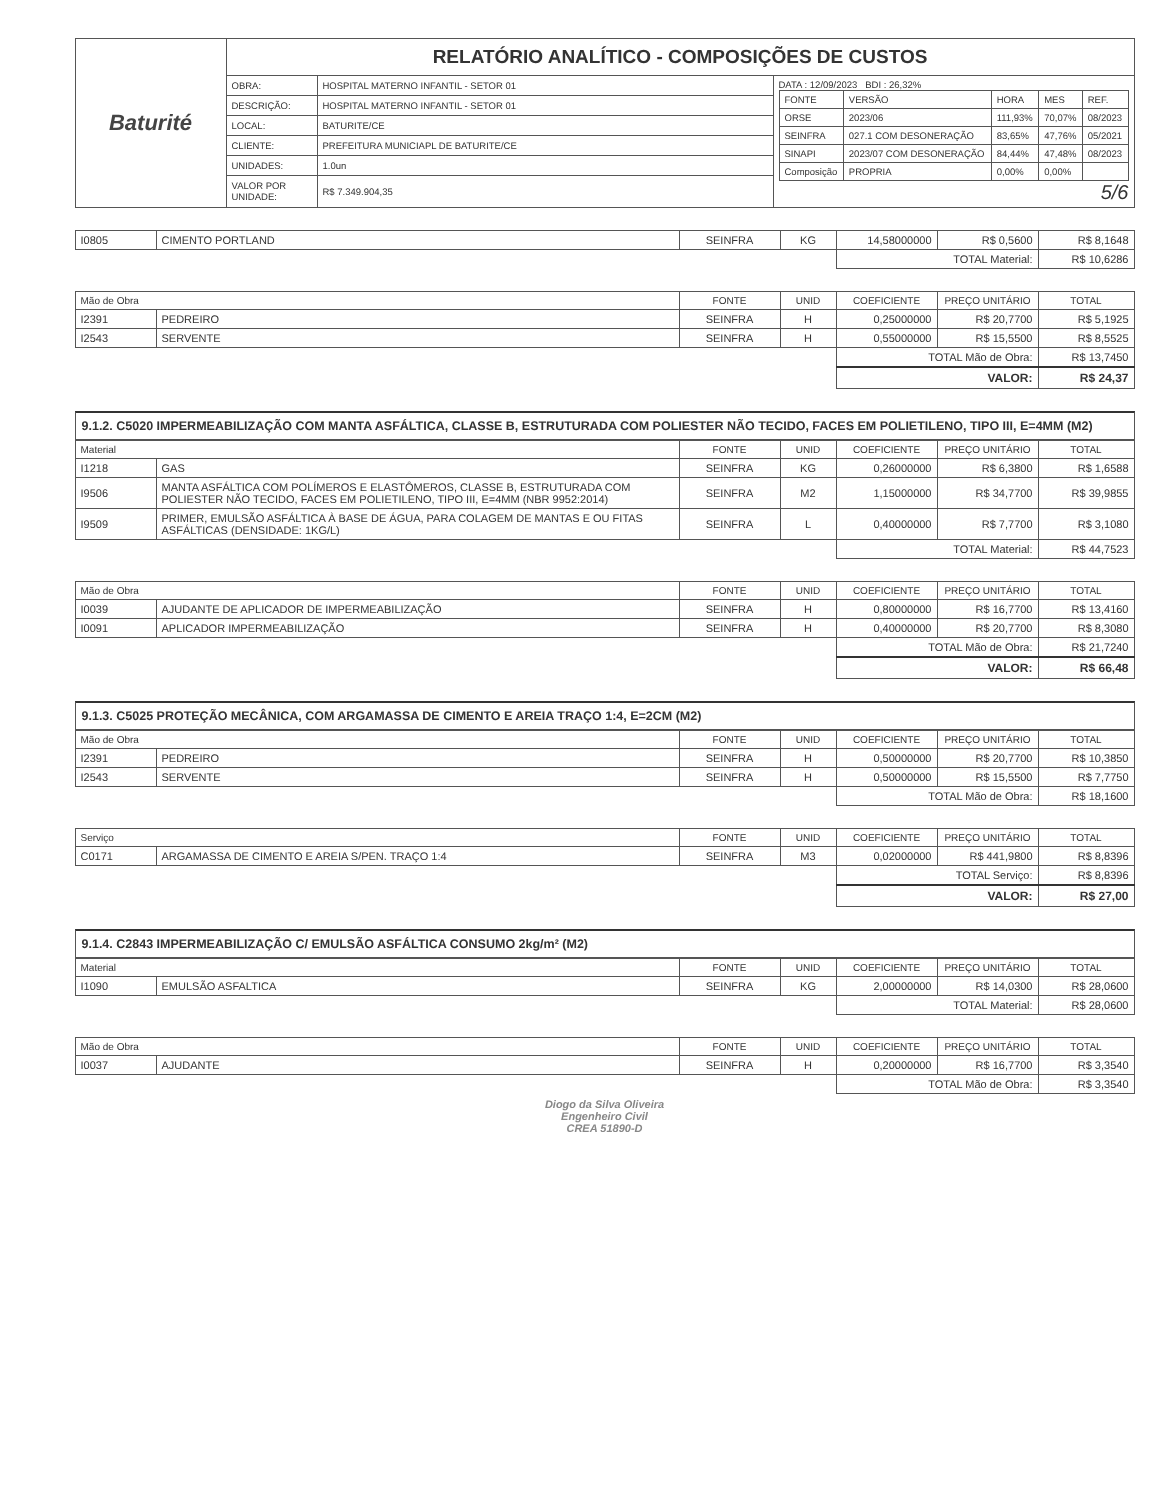| Baturité | RELATÓRIO ANALÍTICO - COMPOSIÇÕES DE CUSTOS | | |
| | OBRA: | HOSPITAL MATERNO INFANTIL - SETOR 01 | DATA : 12/09/2023 BDI : 26,32% / FONTE / VERSÃO / HORA / MES / REF. / / ORSE / 2023/06 / 111,93% / 70,07% / 08/2023 / / SEINFRA / 027.1 COM DESONERAÇÃO / 83,65% / 47,76% / 05/2021 / / SINAPI / 2023/07 COM DESONERAÇÃO / 84,44% / 47,48% / 08/2023 / / Composição / PROPRIA / 0,00% / 0,00% / / 5/6 |
| | DESCRIÇÃO: | HOSPITAL MATERNO INFANTIL - SETOR 01 | |
| | LOCAL: | BATURITE/CE | |
| | CLIENTE: | PREFEITURA MUNICIAPL DE BATURITE/CE | |
| | UNIDADES: | 1.0un | |
| | VALOR POR UNIDADE: | R$ 7.349.904,35 | |
| I0805 | CIMENTO PORTLAND | SEINFRA | KG | 14,58000000 | R$ 0,5600 | R$ 8,1648 |
| | | | | TOTAL Material: | | R$ 10,6286 |
| Mão de Obra | | FONTE | UNID | COEFICIENTE | PREÇO UNITÁRIO | TOTAL |
| --- | --- | --- | --- | --- | --- | --- |
| I2391 | PEDREIRO | SEINFRA | H | 0,25000000 | R$ 20,7700 | R$ 5,1925 |
| I2543 | SERVENTE | SEINFRA | H | 0,55000000 | R$ 15,5500 | R$ 8,5525 |
| | | | | TOTAL Mão de Obra: | | R$ 13,7450 |
| | | | | VALOR: | | R$ 24,37 |
9.1.2. C5020 IMPERMEABILIZAÇÃO COM MANTA ASFÁLTICA, CLASSE B, ESTRUTURADA COM POLIESTER NÃO TECIDO, FACES EM POLIETILENO, TIPO III, E=4MM (M2)
| Material | | FONTE | UNID | COEFICIENTE | PREÇO UNITÁRIO | TOTAL |
| --- | --- | --- | --- | --- | --- | --- |
| I1218 | GAS | SEINFRA | KG | 0,26000000 | R$ 6,3800 | R$ 1,6588 |
| I9506 | MANTA ASFÁLTICA COM POLÍMEROS E ELASTÔMEROS, CLASSE B, ESTRUTURADA COM POLIESTER NÃO TECIDO, FACES EM POLIETILENO, TIPO III, E=4MM (NBR 9952:2014) | SEINFRA | M2 | 1,15000000 | R$ 34,7700 | R$ 39,9855 |
| I9509 | PRIMER, EMULSÃO ASFÁLTICA À BASE DE ÁGUA, PARA COLAGEM DE MANTAS E OU FITAS ASFÁLTICAS (DENSIDADE: 1KG/L) | SEINFRA | L | 0,40000000 | R$ 7,7700 | R$ 3,1080 |
| | | | | TOTAL Material: | | R$ 44,7523 |
| Mão de Obra | | FONTE | UNID | COEFICIENTE | PREÇO UNITÁRIO | TOTAL |
| --- | --- | --- | --- | --- | --- | --- |
| I0039 | AJUDANTE DE APLICADOR DE IMPERMEABILIZAÇÃO | SEINFRA | H | 0,80000000 | R$ 16,7700 | R$ 13,4160 |
| I0091 | APLICADOR IMPERMEABILIZAÇÃO | SEINFRA | H | 0,40000000 | R$ 20,7700 | R$ 8,3080 |
| | | | | TOTAL Mão de Obra: | | R$ 21,7240 |
| | | | | VALOR: | | R$ 66,48 |
9.1.3. C5025 PROTEÇÃO MECÂNICA, COM ARGAMASSA DE CIMENTO E AREIA TRAÇO 1:4, E=2CM (M2)
| Mão de Obra | | FONTE | UNID | COEFICIENTE | PREÇO UNITÁRIO | TOTAL |
| --- | --- | --- | --- | --- | --- | --- |
| I2391 | PEDREIRO | SEINFRA | H | 0,50000000 | R$ 20,7700 | R$ 10,3850 |
| I2543 | SERVENTE | SEINFRA | H | 0,50000000 | R$ 15,5500 | R$ 7,7750 |
| | | | | TOTAL Mão de Obra: | | R$ 18,1600 |
| Serviço | | FONTE | UNID | COEFICIENTE | PREÇO UNITÁRIO | TOTAL |
| --- | --- | --- | --- | --- | --- | --- |
| C0171 | ARGAMASSA DE CIMENTO E AREIA S/PEN. TRAÇO 1:4 | SEINFRA | M3 | 0,02000000 | R$ 441,9800 | R$ 8,8396 |
| | | | | TOTAL Serviço: | | R$ 8,8396 |
| | | | | VALOR: | | R$ 27,00 |
9.1.4. C2843 IMPERMEABILIZAÇÃO C/ EMULSÃO ASFÁLTICA CONSUMO 2kg/m² (M2)
| Material | | FONTE | UNID | COEFICIENTE | PREÇO UNITÁRIO | TOTAL |
| --- | --- | --- | --- | --- | --- | --- |
| I1090 | EMULSÃO ASFALTICA | SEINFRA | KG | 2,00000000 | R$ 14,0300 | R$ 28,0600 |
| | | | | TOTAL Material: | | R$ 28,0600 |
| Mão de Obra | | FONTE | UNID | COEFICIENTE | PREÇO UNITÁRIO | TOTAL |
| --- | --- | --- | --- | --- | --- | --- |
| I0037 | AJUDANTE | SEINFRA | H | 0,20000000 | R$ 16,7700 | R$ 3,3540 |
| | | | | TOTAL Mão de Obra: | | R$ 3,3540 |
Diogo da Silva Oliveira
Engenheiro Civil
CREA 51890-D